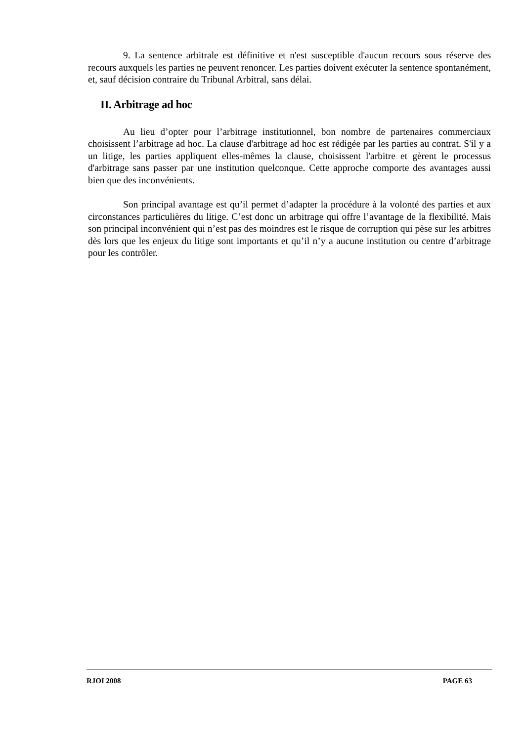9. La sentence arbitrale est définitive et n'est susceptible d'aucun recours sous réserve des recours auxquels les parties ne peuvent renoncer. Les parties doivent exécuter la sentence spontanément, et, sauf décision contraire du Tribunal Arbitral, sans délai.
II. Arbitrage ad hoc
Au lieu d’opter pour l’arbitrage institutionnel, bon nombre de partenaires commerciaux choisissent l’arbitrage ad hoc. La clause d'arbitrage ad hoc est rédigée par les parties au contrat. S'il y a un litige, les parties appliquent elles-mêmes la clause, choisissent l'arbitre et gèrent le processus d'arbitrage sans passer par une institution quelconque. Cette approche comporte des avantages aussi bien que des inconvénients.
Son principal avantage est qu’il permet d’adapter la procédure à la volonté des parties et aux circonstances particulières du litige. C’est donc un arbitrage qui offre l’avantage de la flexibilité. Mais son principal inconvénient qui n’est pas des moindres est le risque de corruption qui pèse sur les arbitres dès lors que les enjeux du litige sont importants et qu’il n’y a aucune institution ou centre d’arbitrage pour les contrôler.
RJOI 2008 PAGE 63